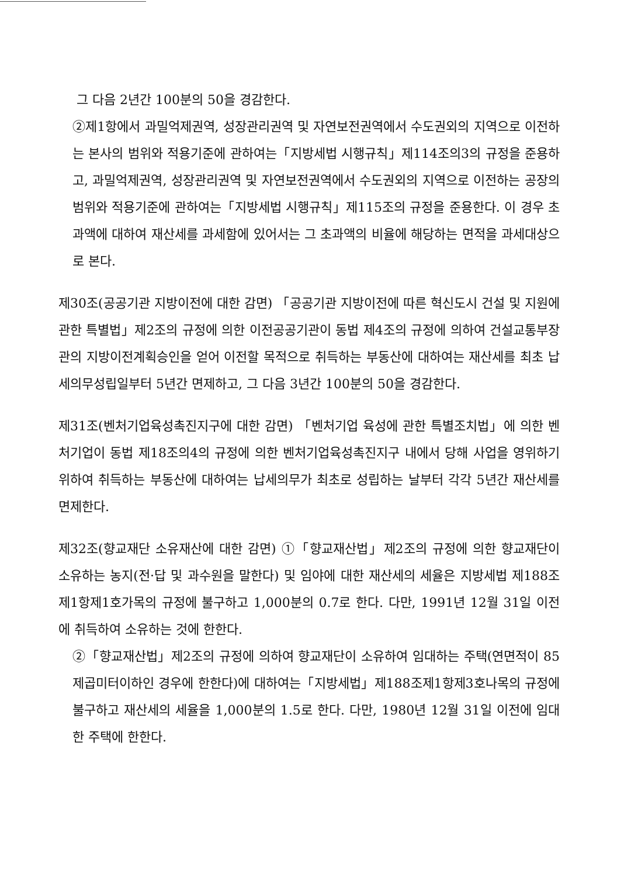그 다음 2년간 100분의 50을 경감한다.
②제1항에서 과밀억제권역, 성장관리권역 및 자연보전권역에서 수도권외의 지역으로 이전하는 본사의 범위와 적용기준에 관하여는「지방세법 시행규칙」제114조의3의 규정을 준용하고, 과밀억제권역, 성장관리권역 및 자연보전권역에서 수도권외의 지역으로 이전하는 공장의 범위와 적용기준에 관하여는「지방세법 시행규칙」제115조의 규정을 준용한다. 이 경우 초과액에 대하여 재산세를 과세함에 있어서는 그 초과액의 비율에 해당하는 면적을 과세대상으로 본다.
제30조(공공기관 지방이전에 대한 감면) 「공공기관 지방이전에 따른 혁신도시 건설 및 지원에 관한 특별법」제2조의 규정에 의한 이전공공기관이 동법 제4조의 규정에 의하여 건설교통부장관의 지방이전계획승인을 얻어 이전할 목적으로 취득하는 부동산에 대하여는 재산세를 최초 납세의무성립일부터 5년간 면제하고, 그 다음 3년간 100분의 50을 경감한다.
제31조(벤처기업육성촉진지구에 대한 감면) 「벤처기업 육성에 관한 특별조치법」에 의한 벤처기업이 동법 제18조의4의 규정에 의한 벤처기업육성촉진지구 내에서 당해 사업을 영위하기 위하여 취득하는 부동산에 대하여는 납세의무가 최초로 성립하는 날부터 각각 5년간 재산세를 면제한다.
제32조(향교재단 소유재산에 대한 감면) ①「향교재산법」제2조의 규정에 의한 향교재단이 소유하는 농지(전·답 및 과수원을 말한다) 및 임야에 대한 재산세의 세율은 지방세법 제188조제1항제1호가목의 규정에 불구하고 1,000분의 0.7로 한다. 다만, 1991년 12월 31일 이전에 취득하여 소유하는 것에 한한다.
②「향교재산법」제2조의 규정에 의하여 향교재단이 소유하여 임대하는 주택(연면적이 85제곱미터이하인 경우에 한한다)에 대하여는「지방세법」제188조제1항제3호나목의 규정에 불구하고 재산세의 세율을 1,000분의 1.5로 한다. 다만, 1980년 12월 31일 이전에 임대한 주택에 한한다.